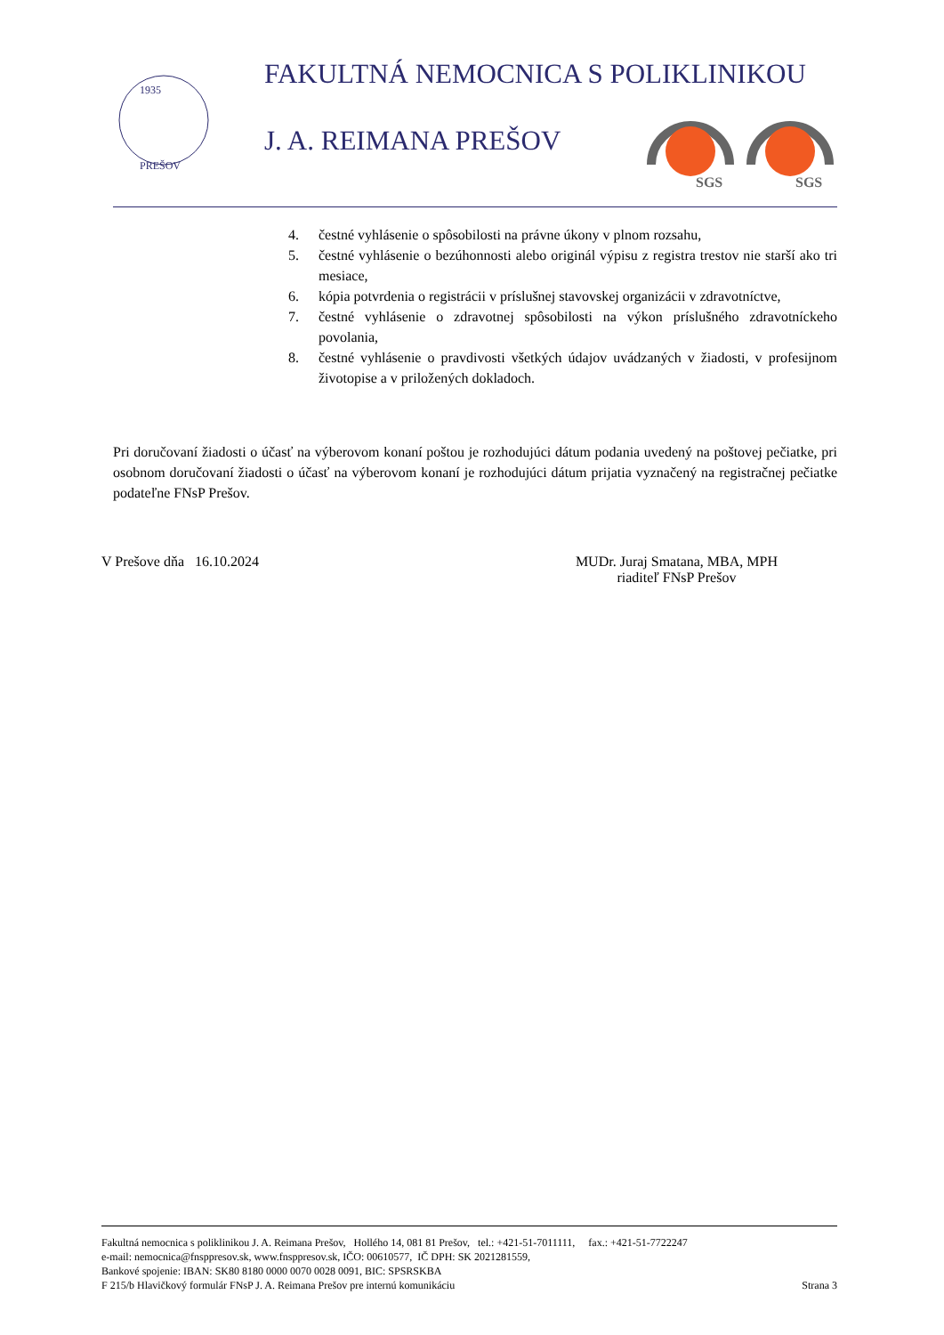1935
PREŠOV
FAKULTNÁ NEMOCNICA S POLIKLINIKOU
J. A. REIMANA PREŠOV
SGS
SGS
4. čestné vyhlásenie o spôsobilosti na právne úkony v plnom rozsahu,
5. čestné vyhlásenie o bezúhonnosti alebo originál výpisu z registra trestov nie starší ako tri mesiace,
6. kópia potvrdenia o registrácii v príslušnej stavovskej organizácii v zdravotníctve,
7. čestné vyhlásenie o zdravotnej spôsobilosti na výkon príslušného zdravotníckeho povolania,
8. čestné vyhlásenie o pravdivosti všetkých údajov uvádzaných v žiadosti, v profesijnom životopise a v priložených dokladoch.
Pri doručovaní žiadosti o účasť na výberovom konaní poštou je rozhodujúci dátum podania uvedený na poštovej pečiatke, pri osobnom doručovaní žiadosti o účasť na výberovom konaní je rozhodujúci dátum prijatia vyznačený na registračnej pečiatke podateľne FNsP Prešov.
V Prešove dňa 16.10.2024 MUDr. Juraj Smatana, MBA, MPH
riaditeľ FNsP Prešov
Fakultná nemocnica s poliklinikou J. A. Reimana Prešov, Hollého 14, 081 81 Prešov, tel.: +421-51-7011111, fax.: +421-51-7722247
e-mail: nemocnica@fnsppresov.sk, www.fnsppresov.sk, IČO: 00610577, IČ DPH: SK 2021281559,
Bankové spojenie: IBAN: SK80 8180 0000 0070 0028 0091, BIC: SPSRSKBA
F 215/b Hlavičkový formulár FNsP J. A. Reimana Prešov pre internú komunikáciu Strana 3